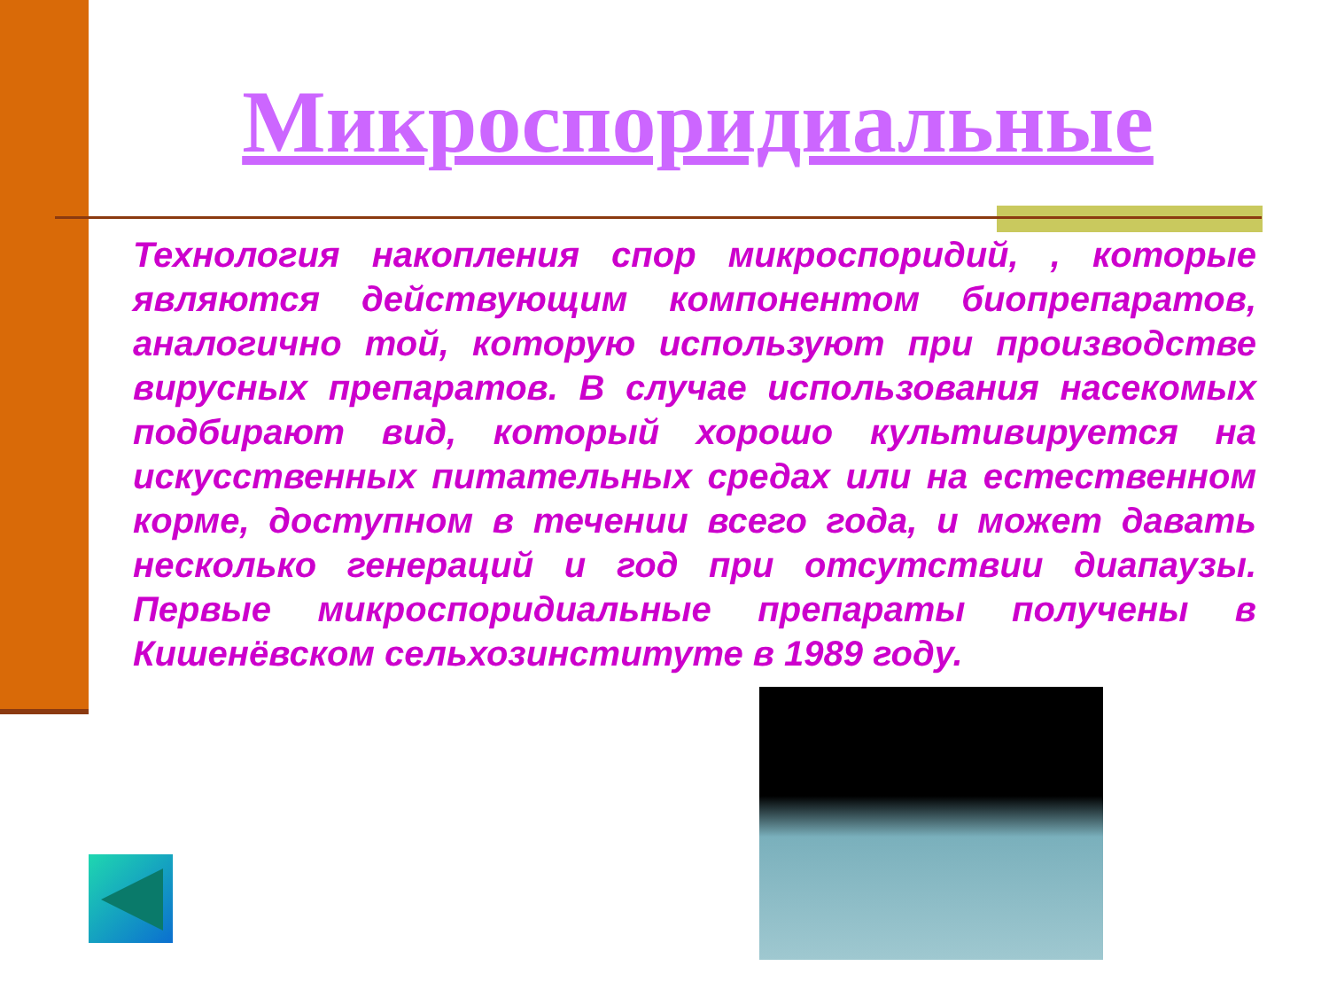Микроспоридиальные
Технология накопления спор микроспоридий, , которые являются действующим компонентом биопрепаратов, аналогично той, которую используют при производстве вирусных препаратов. В случае использования насекомых подбирают вид, который хорошо культивируется на искусственных питательных средах или на естественном корме, доступном в течении всего года, и может давать несколько генераций и год при отсутствии диапаузы. Первые микроспоридиальные препараты получены в Кишенёвском сельхозинституте в 1989 году.